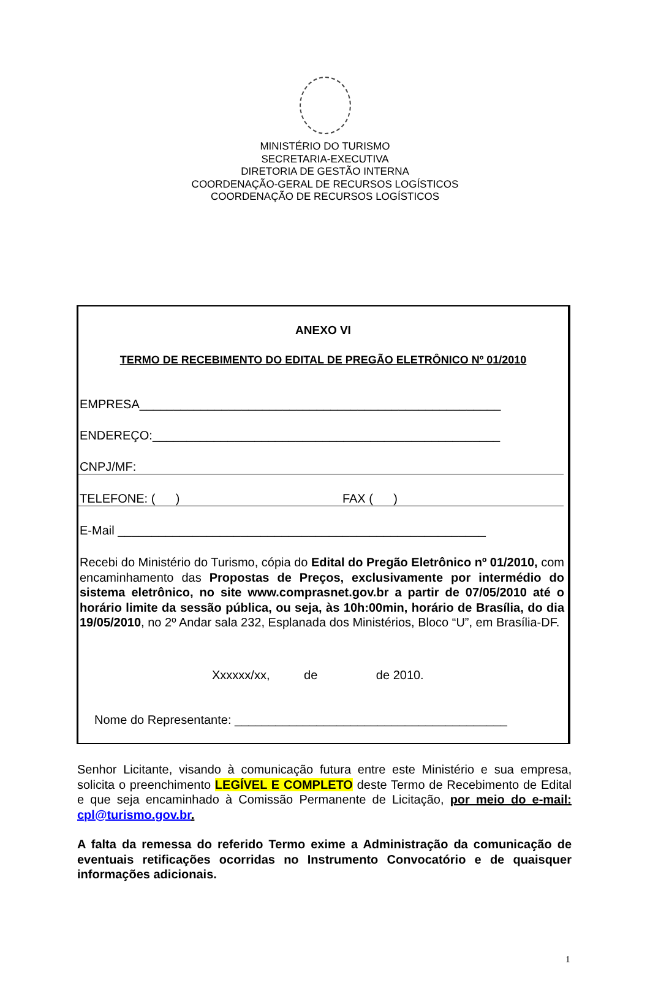MINISTÉRIO DO TURISMO
SECRETARIA-EXECUTIVA
DIRETORIA DE GESTÃO INTERNA
COORDENAÇÃO-GERAL DE RECURSOS LOGÍSTICOS
COORDENAÇÃO DE RECURSOS LOGÍSTICOS
ANEXO VI
TERMO DE RECEBIMENTO DO EDITAL DE PREGÃO ELETRÔNICO Nº 01/2010
EMPRESA_____________________________________________________
ENDEREÇO:___________________________________________________
CNPJ/MF:
TELEFONE: ( ) FAX ( )
E-Mail ______________________________________________________
Recebi do Ministério do Turismo, cópia do Edital do Pregão Eletrônico nº 01/2010, com encaminhamento das Propostas de Preços, exclusivamente por intermédio do sistema eletrônico, no site www.comprasnet.gov.br a partir de 07/05/2010 até o horário limite da sessão pública, ou seja, às 10h:00min, horário de Brasília, do dia 19/05/2010, no 2º Andar sala 232, Esplanada dos Ministérios, Bloco “U”, em Brasília-DF.
Xxxxxx/xx, de de 2010.
Nome do Representante: ________________________________________
Senhor Licitante, visando à comunicação futura entre este Ministério e sua empresa, solicita o preenchimento LEGÍVEL E COMPLETO deste Termo de Recebimento de Edital e que seja encaminhado à Comissão Permanente de Licitação, por meio do e-mail: cpl@turismo.gov.br.
A falta da remessa do referido Termo exime a Administração da comunicação de eventuais retificações ocorridas no Instrumento Convocatório e de quaisquer informações adicionais.
1